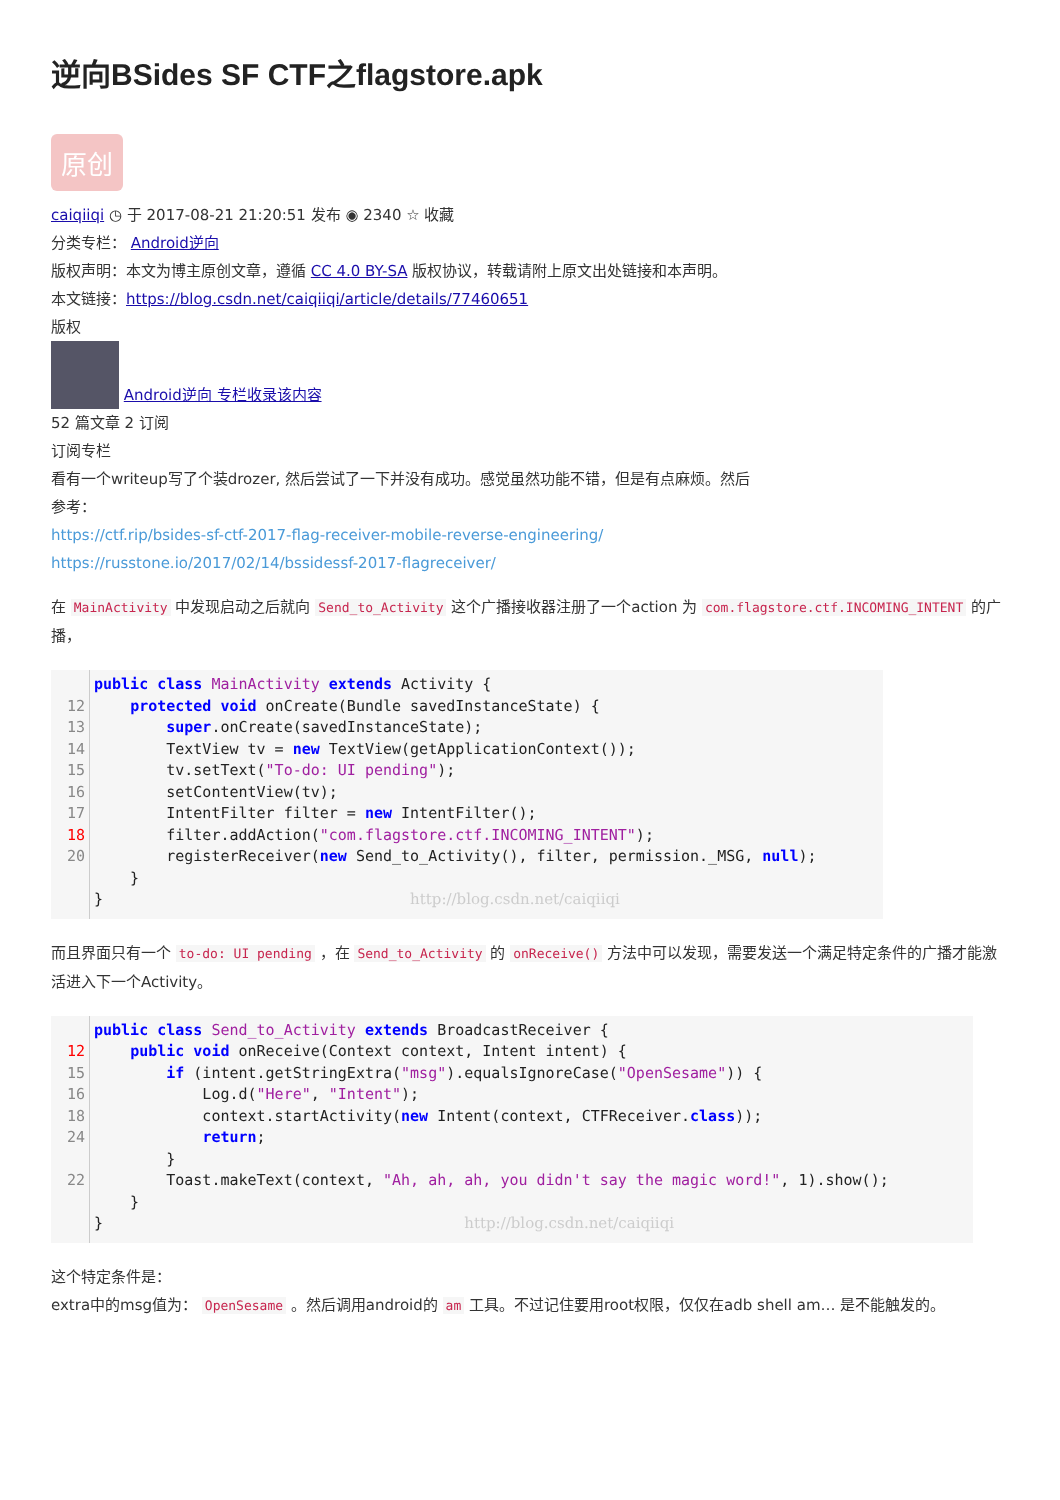逆向BSides SF CTF之flagstore.apk
原创
caiqiiqi ◷ 于 2017-08-21 21:20:51 发布 ◉ 2340 ☆ 收藏
分类专栏： Android逆向
版权声明：本文为博主原创文章，遵循 CC 4.0 BY-SA 版权协议，转载请附上原文出处链接和本声明。
本文链接：https://blog.csdn.net/caiqiiqi/article/details/77460651
版权
Android逆向 专栏收录该内容
52 篇文章 2 订阅
订阅专栏
看有一个writeup写了个装drozer, 然后尝试了一下并没有成功。感觉虽然功能不错，但是有点麻烦。然后
参考：
https://ctf.rip/bsides-sf-ctf-2017-flag-receiver-mobile-reverse-engineering/
https://russtone.io/2017/02/14/bssidessf-2017-flagreceiver/
在 MainActivity 中发现启动之后就向 Send_to_Activity 这个广播接收器注册了一个action 为 com.flagstore.ctf.INCOMING_INTENT 的广播，
12
13
14
15
16
17
18
20
public class MainActivity extends Activity {
    protected void onCreate(Bundle savedInstanceState) {
        super.onCreate(savedInstanceState);
        TextView tv = new TextView(getApplicationContext());
        tv.setText("To-do: UI pending");
        setContentView(tv);
        IntentFilter filter = new IntentFilter();
        filter.addAction("com.flagstore.ctf.INCOMING_INTENT");
        registerReceiver(new Send_to_Activity(), filter, permission._MSG, null);
    }
}                                  http://blog.csdn.net/caiqiiqi
而且界面只有一个 to-do: UI pending ，在 Send_to_Activity 的 onReceive() 方法中可以发现，需要发送一个满足特定条件的广播才能激活进入下一个Activity。
12
15
16
18
24
22
public class Send_to_Activity extends BroadcastReceiver {
    public void onReceive(Context context, Intent intent) {
        if (intent.getStringExtra("msg").equalsIgnoreCase("OpenSesame")) {
            Log.d("Here", "Intent");
            context.startActivity(new Intent(context, CTFReceiver.class));
            return;
        }
        Toast.makeText(context, "Ah, ah, ah, you didn't say the magic word!", 1).show();
    }
}                                        http://blog.csdn.net/caiqiiqi
这个特定条件是：
extra中的msg值为： OpenSesame 。然后调用android的 am 工具。不过记住要用root权限，仅仅在adb shell am… 是不能触发的。